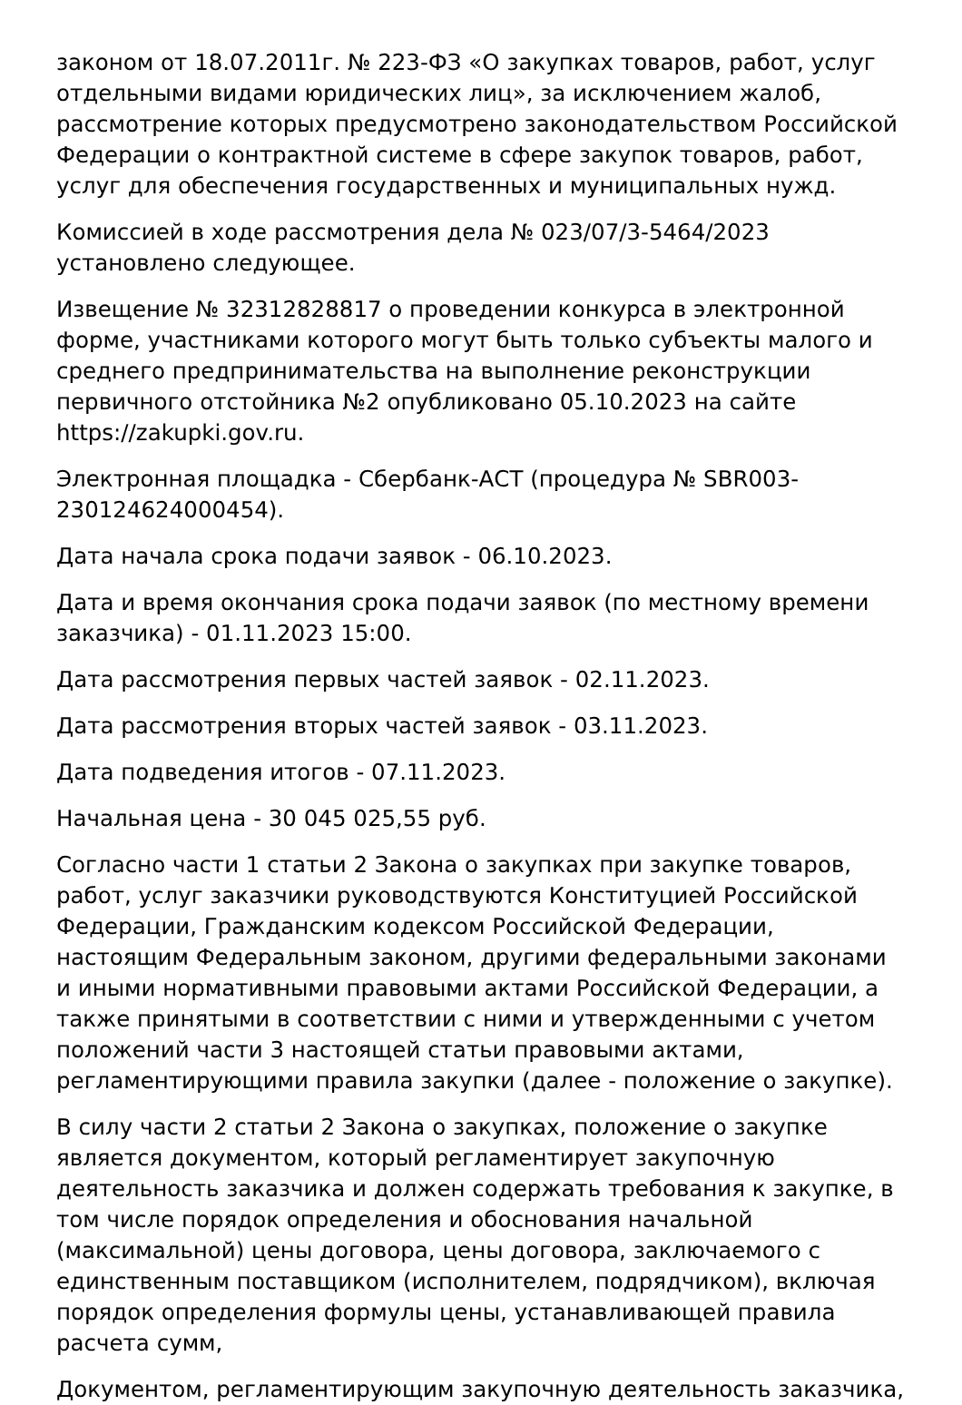законом от 18.07.2011г. № 223-ФЗ «О закупках товаров, работ, услуг отдельными видами юридических лиц», за исключением жалоб, рассмотрение которых предусмотрено законодательством Российской Федерации о контрактной системе в сфере закупок товаров, работ, услуг для обеспечения государственных и муниципальных нужд.
Комиссией в ходе рассмотрения дела № 023/07/3-5464/2023 установлено следующее.
Извещение № 32312828817 о проведении конкурса в электронной форме, участниками которого могут быть только субъекты малого и среднего предпринимательства на выполнение реконструкции первичного отстойника №2 опубликовано 05.10.2023 на сайте https://zakupki.gov.ru.
Электронная площадка - Сбербанк-АСТ (процедура № SBR003-230124624000454).
Дата начала срока подачи заявок - 06.10.2023.
Дата и время окончания срока подачи заявок (по местному времени заказчика) - 01.11.2023 15:00.
Дата рассмотрения первых частей заявок - 02.11.2023.
Дата рассмотрения вторых частей заявок - 03.11.2023.
Дата подведения итогов - 07.11.2023.
Начальная цена - 30 045 025,55 руб.
Согласно части 1 статьи 2 Закона о закупках при закупке товаров, работ, услуг заказчики руководствуются Конституцией Российской Федерации, Гражданским кодексом Российской Федерации, настоящим Федеральным законом, другими федеральными законами и иными нормативными правовыми актами Российской Федерации, а также принятыми в соответствии с ними и утвержденными с учетом положений части 3 настоящей статьи правовыми актами, регламентирующими правила закупки (далее - положение о закупке).
В силу части 2 статьи 2 Закона о закупках, положение о закупке является документом, который регламентирует закупочную деятельность заказчика и должен содержать требования к закупке, в том числе порядок определения и обоснования начальной (максимальной) цены договора, цены договора, заключаемого с единственным поставщиком (исполнителем, подрядчиком), включая порядок определения формулы цены, устанавливающей правила расчета сумм,
Документом, регламентирующим закупочную деятельность заказчика,